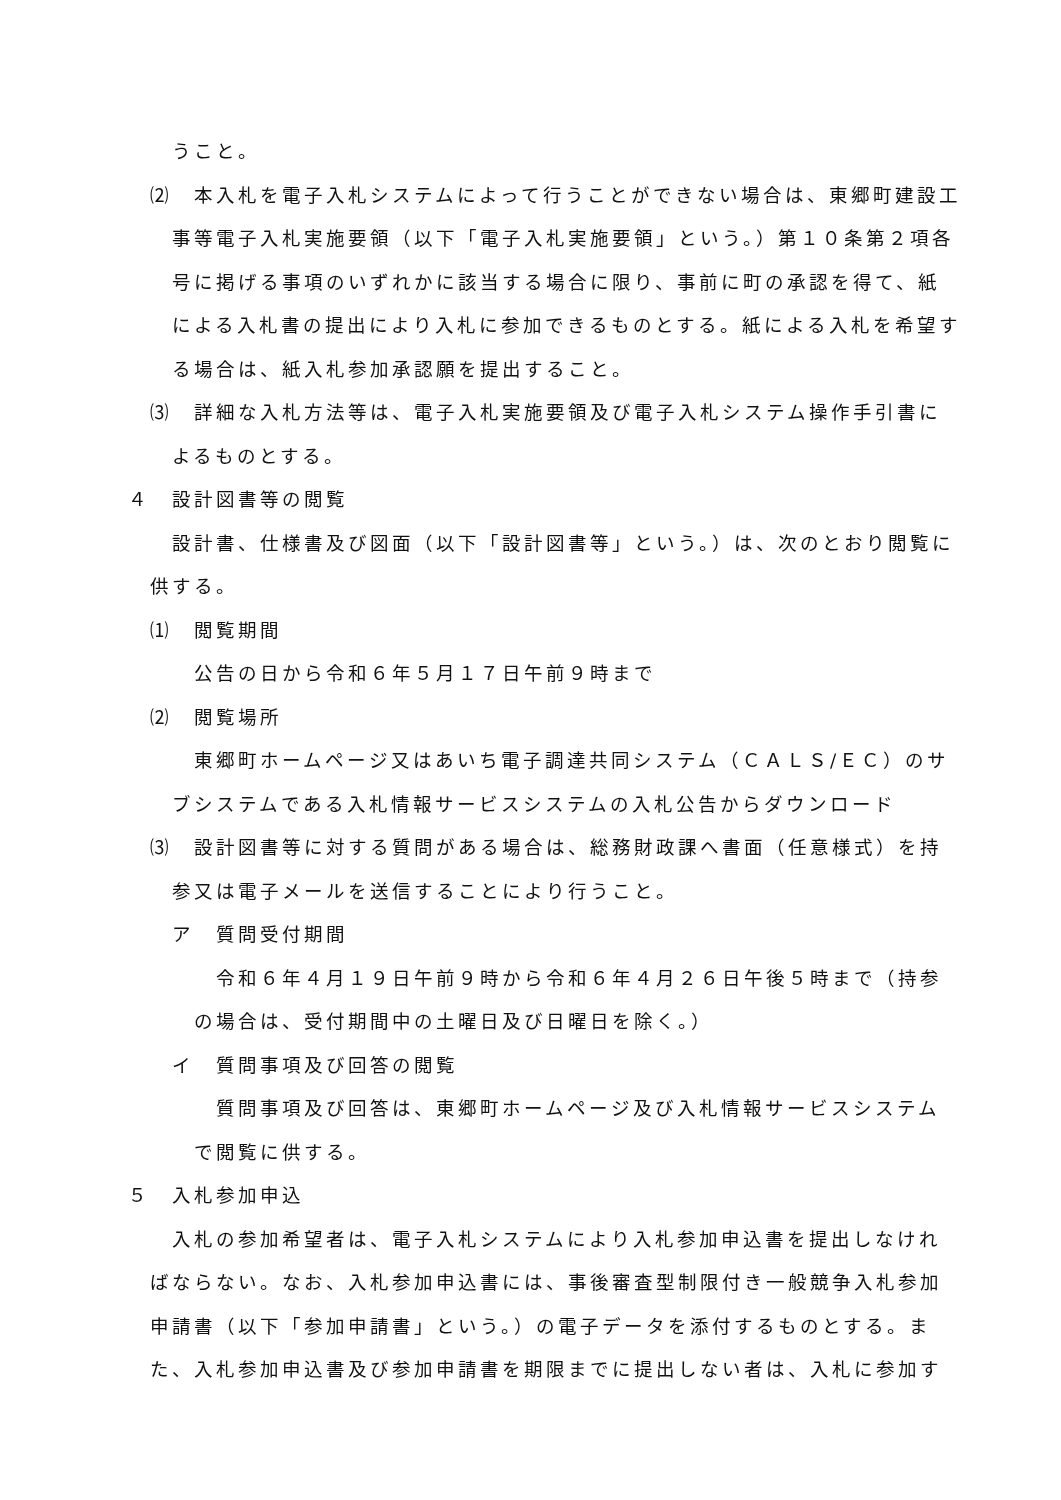うこと。
⑵　本入札を電子入札システムによって行うことができない場合は、東郷町建設工事等電子入札実施要領（以下「電子入札実施要領」という。）第１０条第２項各号に掲げる事項のいずれかに該当する場合に限り、事前に町の承認を得て、紙による入札書の提出により入札に参加できるものとする。紙による入札を希望する場合は、紙入札参加承認願を提出すること。
⑶　詳細な入札方法等は、電子入札実施要領及び電子入札システム操作手引書によるものとする。
４　設計図書等の閲覧
設計書、仕様書及び図面（以下「設計図書等」という。）は、次のとおり閲覧に供する。
⑴　閲覧期間
公告の日から令和６年５月１７日午前９時まで
⑵　閲覧場所
東郷町ホームページ又はあいち電子調達共同システム（ＣＡＬＳ/ＥＣ）のサブシステムである入札情報サービスシステムの入札公告からダウンロード
⑶　設計図書等に対する質問がある場合は、総務財政課へ書面（任意様式）を持参又は電子メールを送信することにより行うこと。
ア　質問受付期間
令和６年４月１９日午前９時から令和６年４月２６日午後５時まで（持参の場合は、受付期間中の土曜日及び日曜日を除く。）
イ　質問事項及び回答の閲覧
質問事項及び回答は、東郷町ホームページ及び入札情報サービスシステムで閲覧に供する。
５　入札参加申込
入札の参加希望者は、電子入札システムにより入札参加申込書を提出しなければならない。なお、入札参加申込書には、事後審査型制限付き一般競争入札参加申請書（以下「参加申請書」という。）の電子データを添付するものとする。また、入札参加申込書及び参加申請書を期限までに提出しない者は、入札に参加す